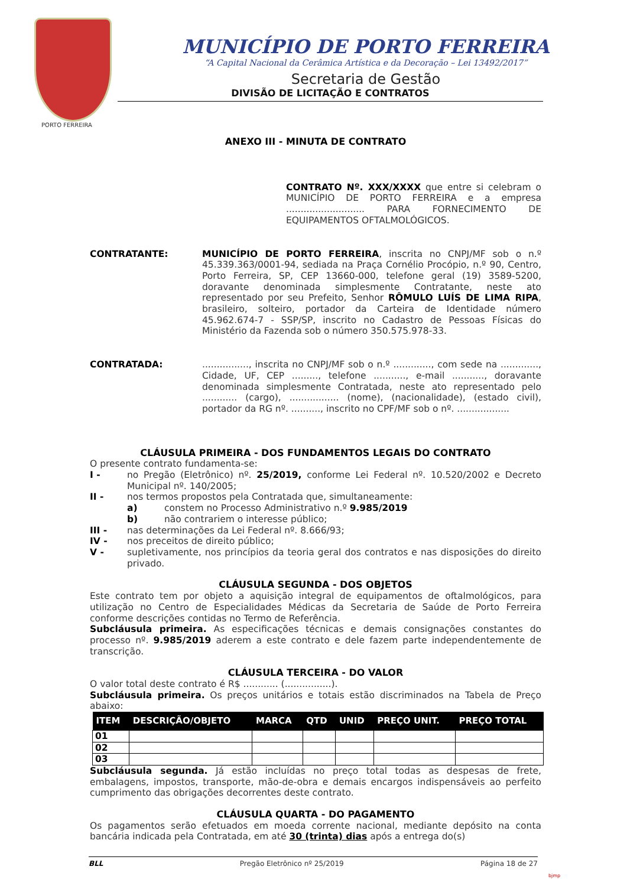MUNICÍPIO DE PORTO FERREIRA
“A Capital Nacional da Cerâmica Artística e da Decoração – Lei 13492/2017”
Secretaria de Gestão
DIVISÃO DE LICITAÇÃO E CONTRATOS
PORTO FERREIRA
ANEXO III - MINUTA DE CONTRATO
CONTRATO Nº. XXX/XXXX que entre si celebram o MUNICÍPIO DE PORTO FERREIRA e a empresa ........................... PARA FORNECIMENTO DE EQUIPAMENTOS OFTALMOLÓGICOS.
CONTRATANTE: MUNICÍPIO DE PORTO FERREIRA, inscrita no CNPJ/MF sob o n.º 45.339.363/0001-94, sediada na Praça Cornélio Procópio, n.º 90, Centro, Porto Ferreira, SP, CEP 13660-000, telefone geral (19) 3589-5200, doravante denominada simplesmente Contratante, neste ato representado por seu Prefeito, Senhor RÔMULO LUÍS DE LIMA RIPA, brasileiro, solteiro, portador da Carteira de Identidade número 45.962.674-7 - SSP/SP, inscrito no Cadastro de Pessoas Físicas do Ministério da Fazenda sob o número 350.575.978-33.
CONTRATADA: ................, inscrita no CNPJ/MF sob o n.º ............., com sede na ............., Cidade, UF, CEP ........., telefone ..........., e-mail ..........., doravante denominada simplesmente Contratada, neste ato representado pelo ............ (cargo), ................. (nome), (nacionalidade), (estado civil), portador da RG nº. .........., inscrito no CPF/MF sob o nº. ..................
CLÁUSULA PRIMEIRA - DOS FUNDAMENTOS LEGAIS DO CONTRATO
O presente contrato fundamenta-se:
I - no Pregão (Eletrônico) nº. 25/2019, conforme Lei Federal nº. 10.520/2002 e Decreto Municipal nº. 140/2005;
II - nos termos propostos pela Contratada que, simultaneamente:
a) constem no Processo Administrativo n.º 9.985/2019
b) não contrariem o interesse público;
III - nas determinações da Lei Federal nº. 8.666/93;
IV - nos preceitos de direito público;
V - supletivamente, nos princípios da teoria geral dos contratos e nas disposições do direito privado.
CLÁUSULA SEGUNDA - DOS OBJETOS
Este contrato tem por objeto a aquisição integral de equipamentos de oftalmológicos, para utilização no Centro de Especialidades Médicas da Secretaria de Saúde de Porto Ferreira conforme descrições contidas no Termo de Referência.
Subcláusula primeira. As especificações técnicas e demais consignações constantes do processo nº. 9.985/2019 aderem a este contrato e dele fazem parte independentemente de transcrição.
CLÁUSULA TERCEIRA - DO VALOR
O valor total deste contrato é R$ ............ (................).
Subcláusula primeira. Os preços unitários e totais estão discriminados na Tabela de Preço abaixo:
| ITEM | DESCRIÇÃO/OBJETO | MARCA | QTD | UNID | PREÇO UNIT. | PREÇO TOTAL |
| --- | --- | --- | --- | --- | --- | --- |
| 01 | | | | | | |
| 02 | | | | | | |
| 03 | | | | | | |
Subcláusula segunda. Já estão incluídas no preço total todas as despesas de frete, embalagens, impostos, transporte, mão-de-obra e demais encargos indispensáveis ao perfeito cumprimento das obrigações decorrentes deste contrato.
CLÁUSULA QUARTA - DO PAGAMENTO
Os pagamentos serão efetuados em moeda corrente nacional, mediante depósito na conta bancária indicada pela Contratada, em até 30 (trinta) dias após a entrega do(s)
BLL Pregão Eletrônico nº 25/2019 Página 18 de 27
bjmp